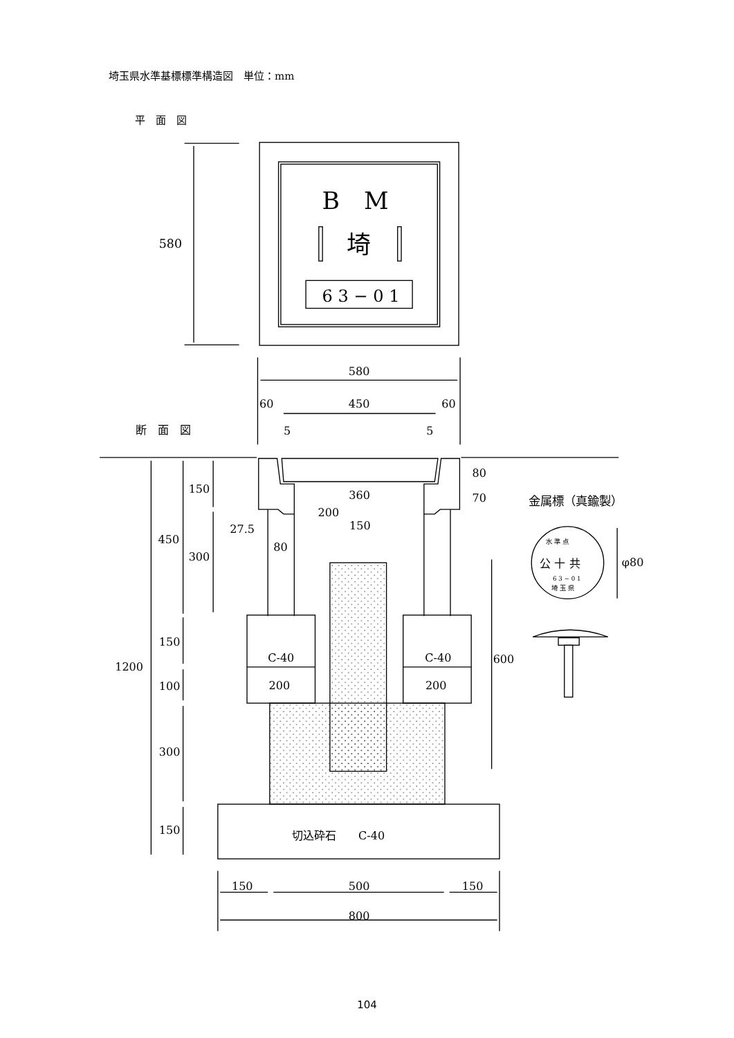埼玉県水準基標標準構造図　単位：mm
平　面　図
B　M
埼
6 3 − 0 1
580
580
450
60
60
5
5
断　面　図
C-40
C-40
200
200
切込砕石　　C-40
360
200
150
27.5
80
80
70
600
150
450
300
150
100
300
150
1200
150
500
150
800
金属標（真鍮製）
φ80
公 十 共
6 3 − 0 1
水 準 点
埼 玉 県
104